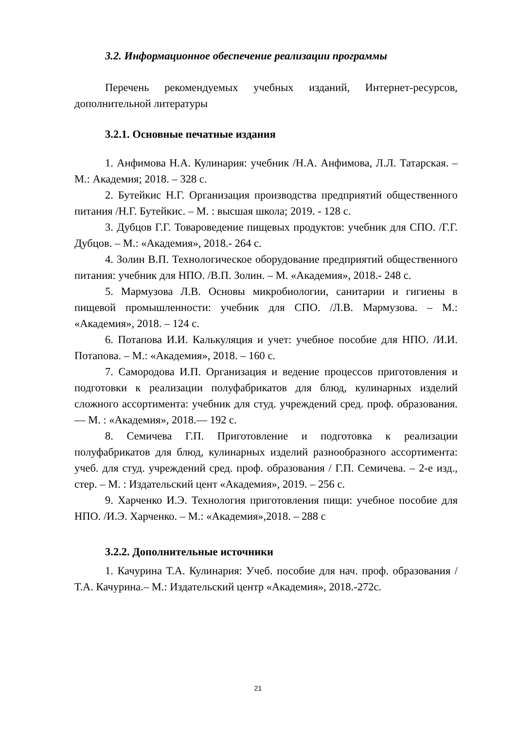3.2. Информационное обеспечение реализации программы
Перечень рекомендуемых учебных изданий, Интернет-ресурсов, дополнительной литературы
3.2.1. Основные печатные издания
1. Анфимова Н.А. Кулинария: учебник /Н.А. Анфимова, Л.Л. Татарская. – М.: Академия; 2018. – 328 с.
2. Бутейкис Н.Г. Организация производства предприятий общественного питания /Н.Г. Бутейкис. – М. : высшая школа; 2019. - 128 с.
3. Дубцов Г.Г. Товароведение пищевых продуктов: учебник для СПО. /Г.Г. Дубцов. – М.: «Академия», 2018.- 264 с.
4. Золин В.П. Технологическое оборудование предприятий общественного питания: учебник для НПО. /В.П. Золин. – М. «Академия», 2018.- 248 с.
5. Мармузова Л.В. Основы микробиологии, санитарии и гигиены в пищевой промышленности: учебник для СПО. /Л.В. Мармузова. – М.: «Академия», 2018. – 124 с.
6. Потапова И.И. Калькуляция и учет: учебное пособие для НПО. /И.И. Потапова. – М.: «Академия», 2018. – 160 с.
7. Самородова И.П. Организация и ведение процессов приготовления и подготовки к реализации полуфабрикатов для блюд, кулинарных изделий сложного ассортимента: учебник для студ. учреждений сред. проф. образования. — М. : «Академия», 2018.— 192 с.
8. Семичева Г.П. Приготовление и подготовка к реализации полуфабрикатов для блюд, кулинарных изделий разнообразного ассортимента: учеб. для студ. учреждений сред. проф. образования / Г.П. Семичева. – 2-е изд., стер. – М. : Издательский цент «Академия», 2019. – 256 с.
9. Харченко И.Э. Технология приготовления пищи: учебное пособие для НПО. /И.Э. Харченко. – М.: «Академия»,2018. – 288 с
3.2.2. Дополнительные источники
1. Качурина Т.А. Кулинария: Учеб. пособие для нач. проф. образования /Т.А. Качурина.– М.: Издательский центр «Академия», 2018.-272с.
21